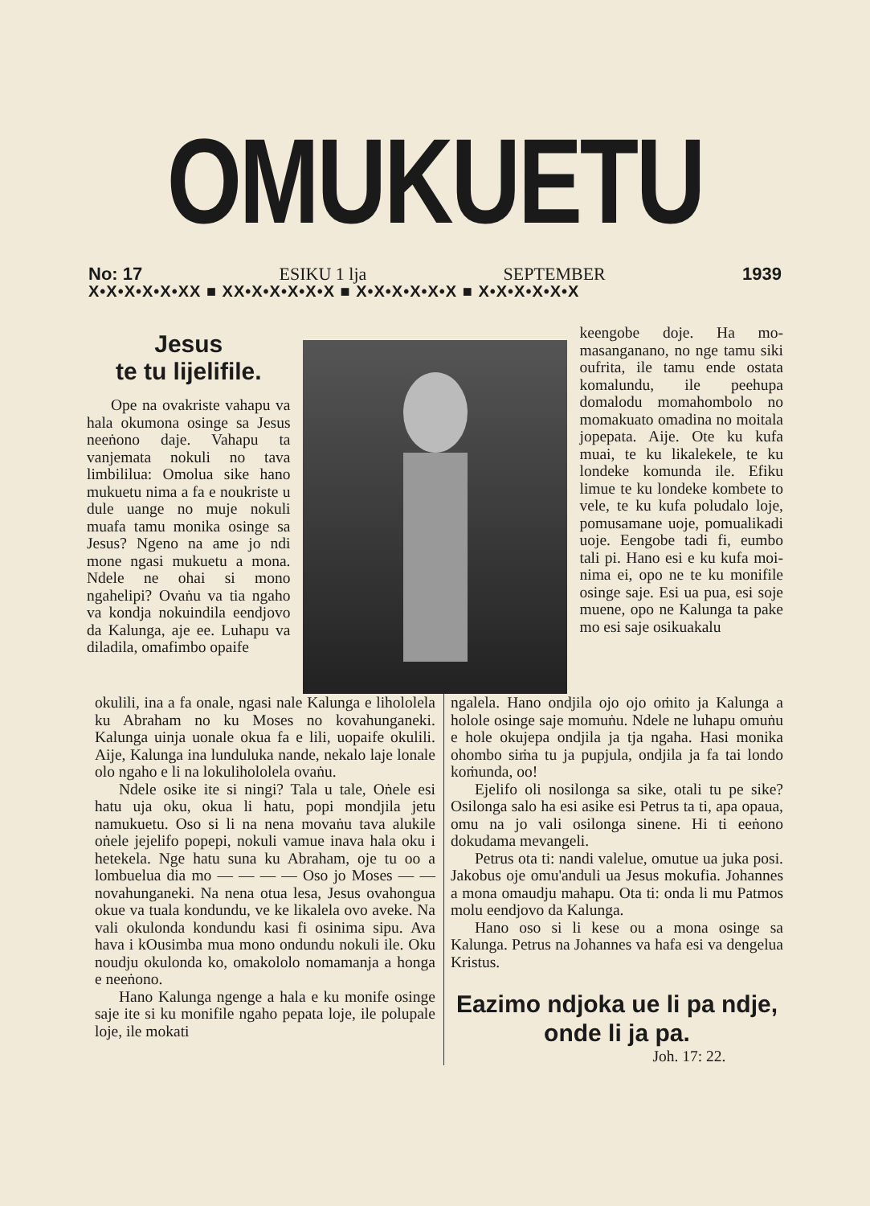OMUKUETU
No: 17 ESIKU 1 lja SEPTEMBER 1939
X•X•X•X•X•XX ■ XX•X•X•X•X•X ■ X•X•X•X•X•X ■ X•X•X•X•X•X
Jesus
te tu lijelifile.
Ope na ovakriste va­hapu va hala okumona osinge sa Jesus neeṅono daje. Vahapu ta vanjemata nokuli no tava limbililua: Omolua sike hano mukue­tu nima a fa e noukriste u dule uange no muje nokuli muafa tamu moni­ka osinge sa Jesus? Nge­no na ame jo ndi mone ngasi mukuetu a mona. Ndele ne ohai si mono ngahelipi? Ovaṅu va tia ngaho va kondja nokui­ndila eendjovo da Kalu­nga, aje ee. Luhapu va di­ladila, omafimbo opaife
keengobe doje. Ha mo­masanganano, no nge ta­mu siki oufrita, ile tamu ende ostata komalundu, ile peehupa domalodu momahombolo no moma­kuato omadina no moita­la jopepata. Aije. Ote ku kufa muai, te ku likaleke­le, te ku londeke komu­nda ile. Efiku limue te ku londeke kombete to vele, te ku kufa poludalo loje, pomusamane uoje, pomualikadi uoje. Eengo­be tadi fi, eumbo tali pi. Hano esi e ku kufa moi­nima ei, opo ne te ku monifile osinge saje. Esi ua pua, esi soje muene, opo ne Kalunga ta pake mo esi saje osikuakalu­
okulili, ina a fa onale, ngasi nale Kalunga e lihololela ku Abraham no ku Moses no kovahunganeki. Kalunga uinja uonale okua fa e lili, uopaife okulili. Aije, Kalu­nga ina lunduluka nande, nekalo laje lona­le olo ngaho e li na lokulihololela ovaṅu.
Ndele osike ite si ningi? Tala u tale, Oṅele esi hatu uja oku, okua li hatu, popi mondjila jetu namukuetu. Oso si li na nena movaṅu tava alukile oṅele jejelifo popepi, nokuli vamue inava hala oku i hetekela. Nge hatu suna ku Abraham, oje tu oo a lombuelua dia mo — — — — Oso jo Moses — — novahunganeki. Na nena otua lesa, Jesus ovahongua okue va tuala kondundu, ve ke likalela ovo aveke. Na vali okulonda kondundu kasi fi osini­ma sipu. Ava hava i kOusimba mua mo­no ondundu nokuli ile. Oku noudju oku­londa ko, omakololo nomamanja a honga e neeṅono.
Hano Kalunga ngenge a hala e ku monife osinge saje ite si ku monifile nga­ho pepata loje, ile polupale loje, ile mokati
ngalela. Hano ondjila ojo ojo oṁito ja Kalunga a hololе osinge saje momuṅu. Ndele ne luhapu omuṅu e hole okujepa ondjila ja tja ngaha. Hasi monika ohombo siṁa tu ja pupjula, ondjila ja fa tai londo koṁunda, oo!
Ejelifo oli nosilonga sa sike, otali tu pe sike? Osilonga salo ha esi asike esi Petrus ta ti, apa opaua, omu na jo vali osilonga sinene. Hi ti eeṅono dokudama mevangeli.
Petrus ota ti: nandi valelue, omutue ua juka posi. Jakobus oje omu'anduli ua Jesus mokufia. Johannes a mona omaudju mahapu. Ota ti: onda li mu Patmos molu eendjovo da Kalunga.
Hano oso si li kese ou a mona osi­nge sa Kalunga. Petrus na Johannes va ha­fa esi va dengelua Kristus.
Eazimo ndjoka ue li pa ndje, onde li ja pa.
Joh. 17: 22.